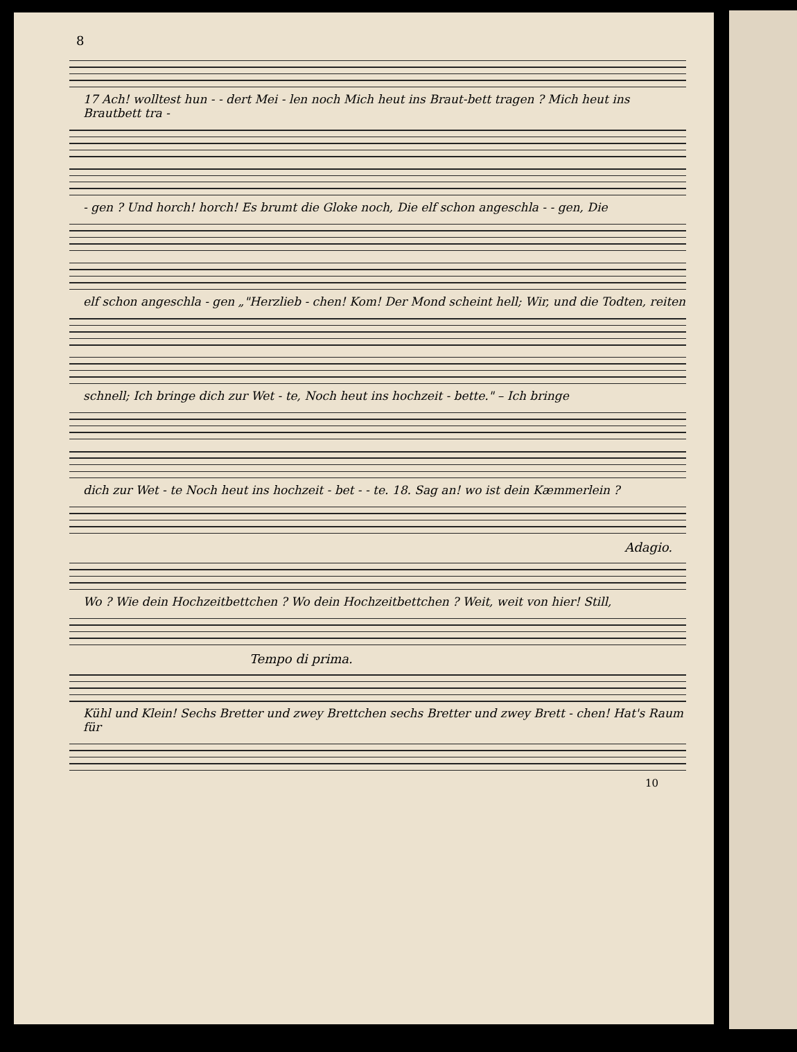8
17 Ach! wolltest hun - - dert Mei - len noch Mich heut ins Braut-bett tragen ? Mich heut ins Brautbett tra -
- gen ? Und horch! horch! Es brumt die Gloke noch, Die elf schon angeschla - - gen, Die
elf schon angeschla - gen „"Herzlieb - chen! Kom! Der Mond scheint hell; Wir, und die Todten, reiten
schnell; Ich bringe dich zur Wet - te, Noch heut ins hochzeit - bette." – Ich bringe
dich zur Wet - te Noch heut ins hochzeit - bet - - te. 18. Sag an! wo ist dein Kæmmerlein ?
Adagio.
Wo ? Wie dein Hochzeitbettchen ? Wo dein Hochzeitbettchen ? Weit, weit von hier! Still,
Tempo di prima.
Kühl und Klein! Sechs Bretter und zwey Brettchen sechs Bretter und zwey Brett - chen! Hat's Raum für
10